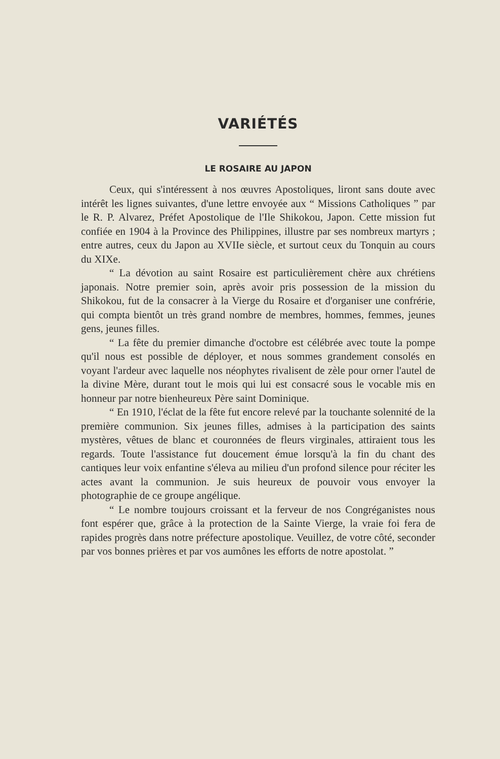VARIÉTÉS
LE ROSAIRE AU JAPON
Ceux, qui s'intéressent à nos œuvres Apostoliques, liront sans doute avec intérêt les lignes suivantes, d'une lettre envoyée aux “ Missions Catholiques ” par le R. P. Alvarez, Préfet Apostolique de l'Ile Shikokou, Japon. Cette mission fut confiée en 1904 à la Province des Philippines, illustre par ses nombreux martyrs ; entre autres, ceux du Japon au XVIIe siècle, et surtout ceux du Tonquin au cours du XIXe.
“ La dévotion au saint Rosaire est particulièrement chère aux chrétiens japonais. Notre premier soin, après avoir pris possession de la mission du Shikokou, fut de la consacrer à la Vierge du Rosaire et d'organiser une confrérie, qui compta bientôt un très grand nombre de membres, hommes, femmes, jeunes gens, jeunes filles.
“ La fête du premier dimanche d'octobre est célébrée avec toute la pompe qu'il nous est possible de déployer, et nous sommes grandement consolés en voyant l'ardeur avec laquelle nos néophytes rivalisent de zèle pour orner l'autel de la divine Mère, durant tout le mois qui lui est consacré sous le vocable mis en honneur par notre bienheureux Père saint Dominique.
“ En 1910, l'éclat de la fête fut encore relevé par la touchante solennité de la première communion. Six jeunes filles, admises à la participation des saints mystères, vêtues de blanc et couronnées de fleurs virginales, attiraient tous les regards. Toute l'assistance fut doucement émue lorsqu'à la fin du chant des cantiques leur voix enfantine s'éleva au milieu d'un profond silence pour réciter les actes avant la communion. Je suis heureux de pouvoir vous envoyer la photographie de ce groupe angélique.
“ Le nombre toujours croissant et la ferveur de nos Congréganistes nous font espérer que, grâce à la protection de la Sainte Vierge, la vraie foi fera de rapides progrès dans notre préfecture apostolique. Veuillez, de votre côté, seconder par vos bonnes prières et par vos aumônes les efforts de notre apostolat. ”